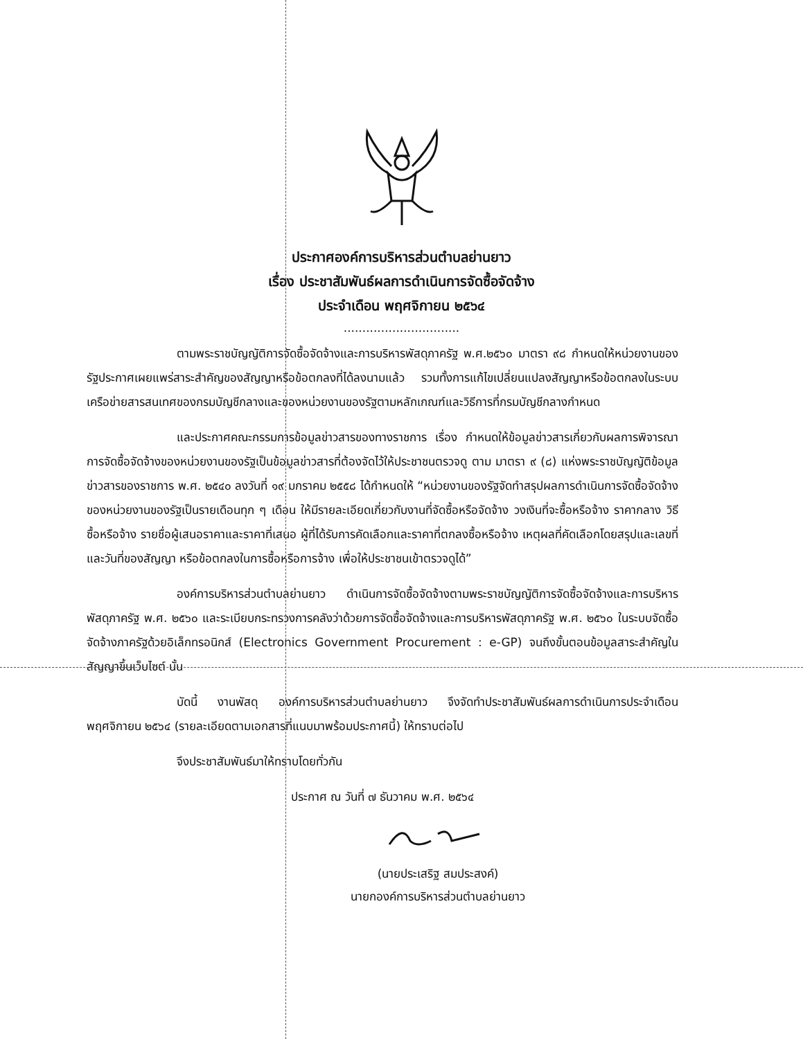ประกาศองค์การบริหารส่วนตำบลย่านยาว
เรื่อง ประชาสัมพันธ์ผลการดำเนินการจัดซื้อจัดจ้าง
ประจำเดือน พฤศจิกายน ๒๕๖๔
...............................
ตามพระราชบัญญัติการจัดซื้อจัดจ้างและการบริหารพัสดุภาครัฐ พ.ศ.๒๕๖๐ มาตรา ๙๘ กำหนดให้หน่วยงานของรัฐประกาศเผยแพร่สาระสำคัญของสัญญาหรือข้อตกลงที่ได้ลงนามแล้ว รวมทั้งการแก้ไขเปลี่ยนแปลงสัญญาหรือข้อตกลงในระบบเครือข่ายสารสนเทศของกรมบัญชีกลางและของหน่วยงานของรัฐตามหลักเกณฑ์และวิธีการที่กรมบัญชีกลางกำหนด
และประกาศคณะกรรมการข้อมูลข่าวสารของทางราชการ เรื่อง กำหนดให้ข้อมูลข่าวสารเกี่ยวกับผลการพิจารณาการจัดซื้อจัดจ้างของหน่วยงานของรัฐเป็นข้อมูลข่าวสารที่ต้องจัดไว้ให้ประชาชนตรวจดู ตาม มาตรา ๙ (๘) แห่งพระราชบัญญัติข้อมูลข่าวสารของราชการ พ.ศ. ๒๕๔๐ ลงวันที่ ๑๙ มกราคม ๒๕๕๘ ได้กำหนดให้ “หน่วยงานของรัฐจัดทำสรุปผลการดำเนินการจัดซื้อจัดจ้างของหน่วยงานของรัฐเป็นรายเดือนทุก ๆ เดือน ให้มีรายละเอียดเกี่ยวกับงานที่จัดซื้อหรือจัดจ้าง วงเงินที่จะซื้อหรือจ้าง ราคากลาง วิธีซื้อหรือจ้าง รายชื่อผู้เสนอราคาและราคาที่เสนอ ผู้ที่ได้รับการคัดเลือกและราคาที่ตกลงซื้อหรือจ้าง เหตุผลที่คัดเลือกโดยสรุปและเลขที่และวันที่ของสัญญา หรือข้อตกลงในการซื้อหรือการจ้าง เพื่อให้ประชาชนเข้าตรวจดูได้”
องค์การบริหารส่วนตำบลย่านยาว ดำเนินการจัดซื้อจัดจ้างตามพระราชบัญญัติการจัดซื้อจัดจ้างและการบริหารพัสดุภาครัฐ พ.ศ. ๒๕๖๐ และระเบียบกระทรวงการคลังว่าด้วยการจัดซื้อจัดจ้างและการบริหารพัสดุภาครัฐ พ.ศ. ๒๕๖๐ ในระบบจัดซื้อจัดจ้างภาครัฐด้วยอิเล็กทรอนิกส์ (Electronics Government Procurement : e-GP) จนถึงขั้นตอนข้อมูลสาระสำคัญในสัญญาขึ้นเว็บไซต์ นั้น
บัดนี้ งานพัสดุ องค์การบริหารส่วนตำบลย่านยาว จึงจัดทำประชาสัมพันธ์ผลการดำเนินการประจำเดือน พฤศจิกายน ๒๕๖๔ (รายละเอียดตามเอกสารที่แนบมาพร้อมประกาศนี้) ให้ทราบต่อไป
จึงประชาสัมพันธ์มาให้ทราบโดยทั่วกัน
ประกาศ ณ วันที่ ๗ ธันวาคม พ.ศ. ๒๕๖๔
(นายประเสริฐ สมประสงค์)
นายกองค์การบริหารส่วนตำบลย่านยาว